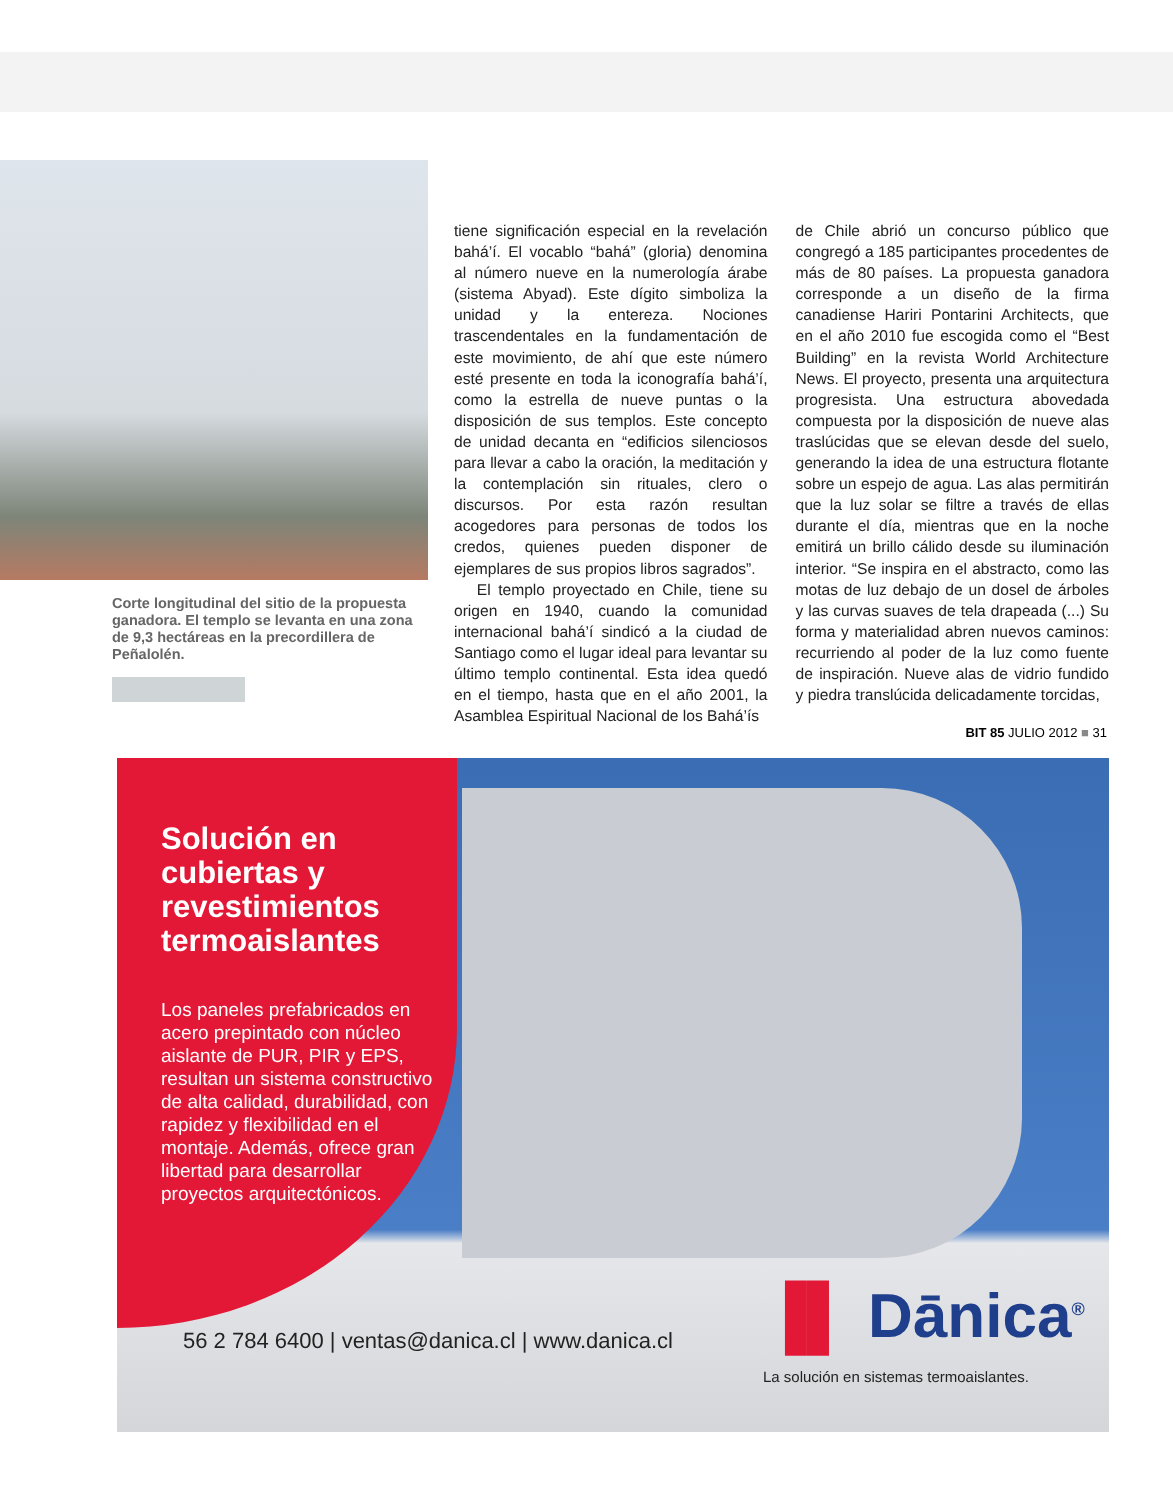Corte longitudinal del sitio de la propuesta ganadora. El templo se levanta en una zona de 9,3 hectáreas en la precordillera de Peñalolén.
tiene significación especial en la revelación bahá’í. El vocablo “bahá” (gloria) denomina al número nueve en la numerología árabe (sistema Abyad). Este dígito simboliza la unidad y la entereza. Nociones trascendentales en la fundamentación de este movimiento, de ahí que este número esté presente en toda la iconografía bahá’í, como la estrella de nueve puntas o la disposición de sus templos. Este concepto de unidad decanta en “edificios silenciosos para llevar a cabo la oración, la meditación y la contemplación sin rituales, clero o discursos. Por esta razón resultan acogedores para personas de todos los credos, quienes pueden disponer de ejemplares de sus propios libros sagrados”.
El templo proyectado en Chile, tiene su origen en 1940, cuando la comunidad internacional bahá’í sindicó a la ciudad de Santiago como el lugar ideal para levantar su último templo continental. Esta idea quedó en el tiempo, hasta que en el año 2001, la Asamblea Espiritual Nacional de los Bahá’ís
de Chile abrió un concurso público que congregó a 185 participantes procedentes de más de 80 países. La propuesta ganadora corresponde a un diseño de la firma canadiense Hariri Pontarini Architects, que en el año 2010 fue escogida como el “Best Building” en la revista World Architecture News. El proyecto, presenta una arquitectura progresista. Una estructura abovedada compuesta por la disposición de nueve alas traslúcidas que se elevan desde del suelo, generando la idea de una estructura flotante sobre un espejo de agua. Las alas permitirán que la luz solar se filtre a través de ellas durante el día, mientras que en la noche emitirá un brillo cálido desde su iluminación interior. “Se inspira en el abstracto, como las motas de luz debajo de un dosel de árboles y las curvas suaves de tela drapeada (...) Su forma y materialidad abren nuevos caminos: recurriendo al poder de la luz como fuente de inspiración. Nueve alas de vidrio fundido y piedra translúcida delicadamente torcidas,
BIT 85 JULIO 2012 ■ 31
Solución en cubiertas y revestimientos termoaislantes
Los paneles prefabricados en acero prepintado con núcleo aislante de PUR, PIR y EPS, resultan un sistema constructivo de alta calidad, durabilidad, con rapidez y flexibilidad en el montaje. Además, ofrece gran libertad para desarrollar proyectos arquitectónicos.
56 2 784 6400 | ventas@danica.cl | www.danica.cl
▐▌ Dānica<sup>®</sup>
La solución en sistemas termoaislantes.